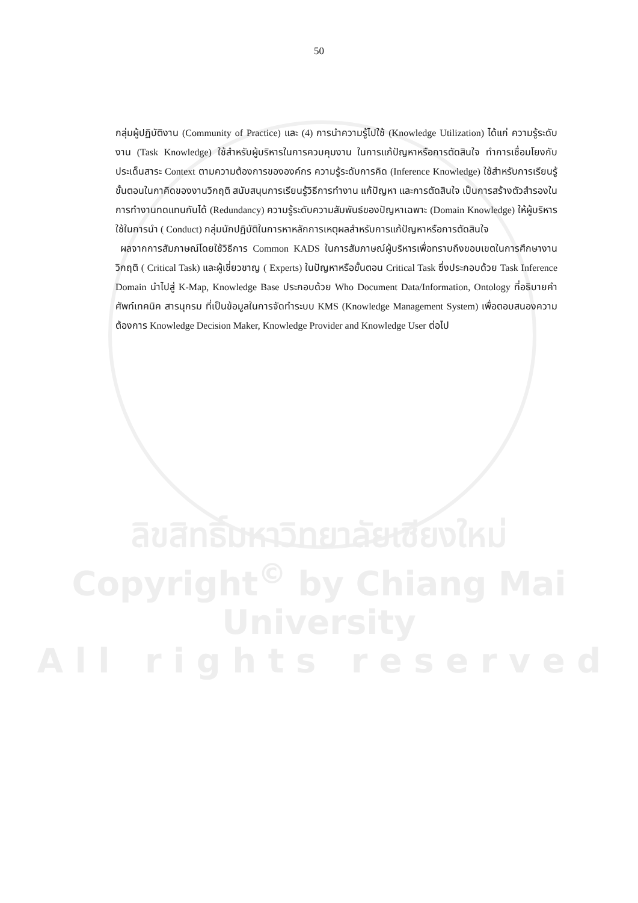50
กลุ่มผู้ปฏิบัติงาน (Community of Practice) และ (4) การนำความรู้ไปใช้ (Knowledge Utilization) ได้แก่ ความรู้ระดับงาน (Task Knowledge) ใช้สำหรับผู้บริหารในการควบคุมงาน ในการแก้ปัญหาหรือการตัดสินใจ ทำการเชื่อมโยงกับประเด็นสาระ Context ตามความต้องการขององค์กร ความรู้ระดับการคิด (Inference Knowledge) ใช้สำหรับการเรียนรู้ขั้นตอนในกาคิดของงานวิกฤติ สนับสนุนการเรียนรู้วิธีการทำงาน แก้ปัญหา และการตัดสินใจ เป็นการสร้างตัวสำรองในการทำงานทดแทนกันได้ (Redundancy) ความรู้ระดับความสัมพันธ์ของปัญหาเฉพาะ (Domain Knowledge) ให้ผู้บริหารใช้ในการนำ ( Conduct) กลุ่มนักปฏิบัติในการหาหลักการเหตุผลสำหรับการแก้ปัญหาหรือการตัดสินใจ
ผลจากการสัมภาษณ์โดยใช้วิธีการ Common KADS ในการสัมภาษณ์ผู้บริหารเพื่อทราบถึงขอบเขตในการศึกษางานวิกฤติ ( Critical Task) และผู้เชี่ยวชาญ ( Experts) ในปัญหาหรือขั้นตอน Critical Task ซึ่งประกอบด้วย Task Inference Domain นำไปสู่ K-Map, Knowledge Base ประกอบด้วย Who Document Data/Information, Ontology ที่อธิบายคำศัพท์เทคนิค สารนุกรม ที่เป็นข้อมูลในการจัดทำระบบ KMS (Knowledge Management System) เพื่อตอบสนองความต้องการ Knowledge Decision Maker, Knowledge Provider and Knowledge User ต่อไป
ลิขสิทธิ์มหาวิทยาลัยเชียงใหม่
Copyright<sup>©</sup> by Chiang Mai University
A l l r i g h t s r e s e r v e d